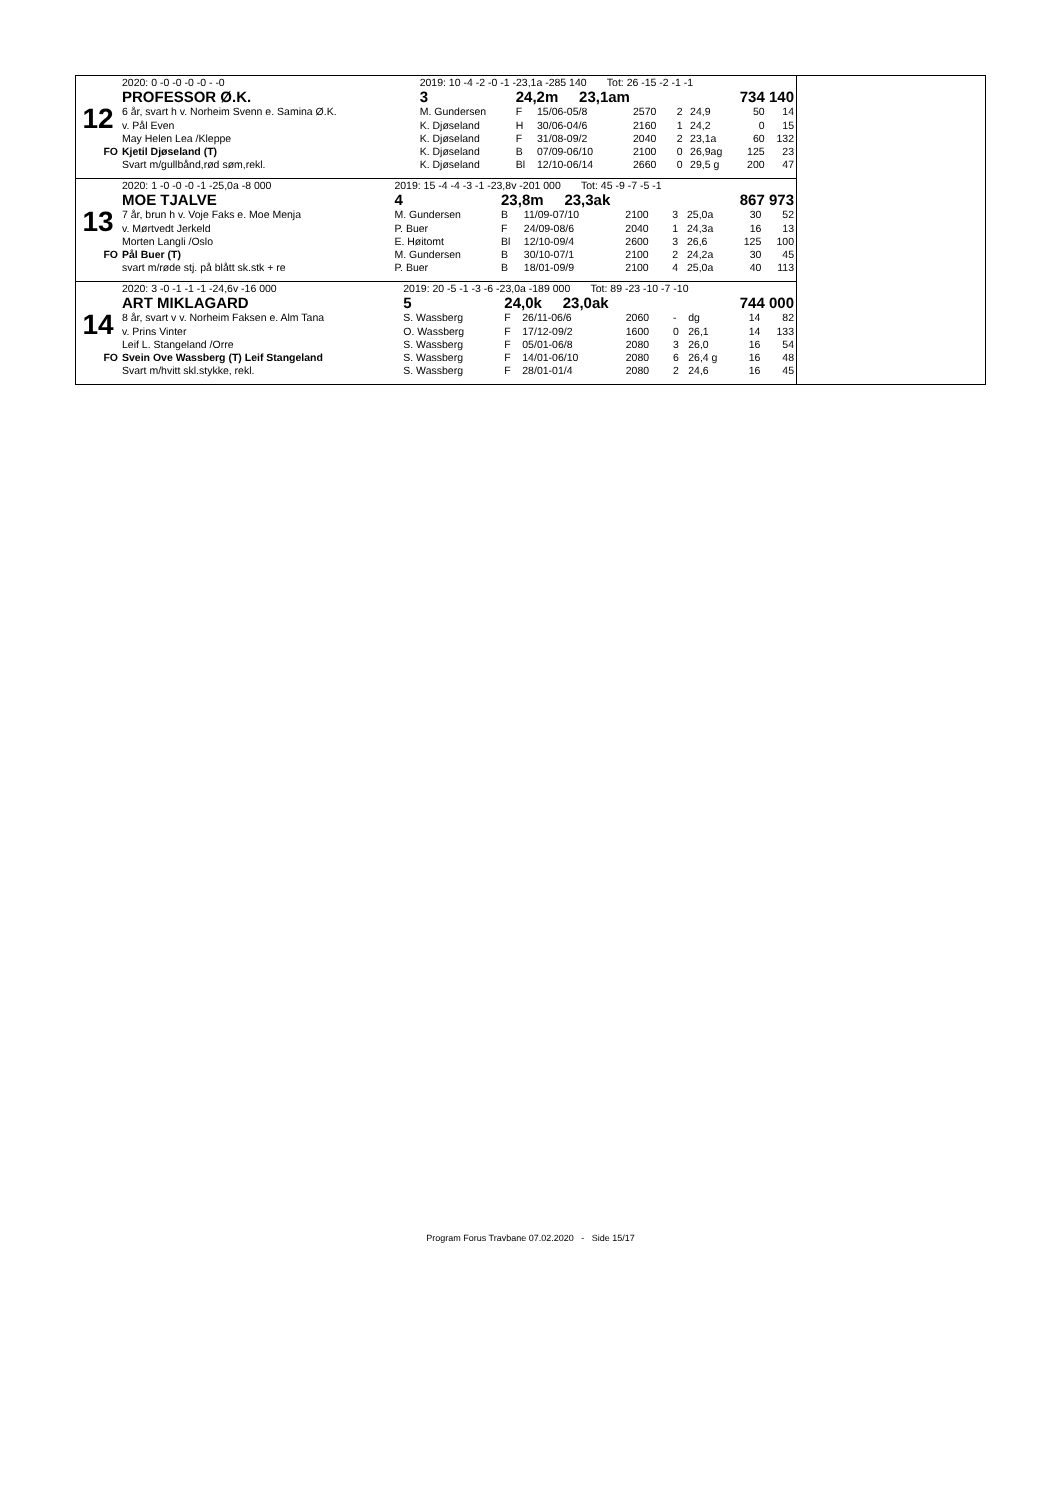| | 2020: 0 -0 -0 -0 -0 - -0 | 2019: 10 -4 -2 -0 -1 -23,1a -285 140 Tot: 26 -15 -2 -1 -1 | | | | | | | |
| | PROFESSOR Ø.K. | 3 | 24,2m 23,1am | | | 734 140 | | | |
| 12 | 6 år, svart h v. Norheim Svenn e. Samina Ø.K. | M. Gundersen | F | 15/06-05/8 | 2570 | 2 | 24,9 | 50 | 14 |
| | v. Pål Even | K. Djøseland | H | 30/06-04/6 | 2160 | 1 | 24,2 | 0 | 15 |
| | May Helen Lea /Kleppe | K. Djøseland | F | 31/08-09/2 | 2040 | 2 | 23,1a | 60 | 132 |
| FO | Kjetil Djøseland (T) | K. Djøseland | B | 07/09-06/10 | 2100 | 0 | 26,9ag | 125 | 23 |
| | Svart m/gullbånd,rød søm,rekl. | K. Djøseland | Bl | 12/10-06/14 | 2660 | 0 | 29,5 g | 200 | 47 |
| | 2020: 1 -0 -0 -0 -1 -25,0a -8 000 | 2019: 15 -4 -4 -3 -1 -23,8v -201 000 Tot: 45 -9 -7 -5 -1 | | | | | | | |
| | MOE TJALVE | 4 | 23,8m 23,3ak | | | 867 973 | | | |
| 13 | 7 år, brun h v. Voje Faks e. Moe Menja | M. Gundersen | B | 11/09-07/10 | 2100 | 3 | 25,0a | 30 | 52 |
| | v. Mørtvedt Jerkeld | P. Buer | F | 24/09-08/6 | 2040 | 1 | 24,3a | 16 | 13 |
| | Morten Langli /Oslo | E. Høitomt | Bl | 12/10-09/4 | 2600 | 3 | 26,6 | 125 | 100 |
| FO | Pål Buer (T) | M. Gundersen | B | 30/10-07/1 | 2100 | 2 | 24,2a | 30 | 45 |
| | svart m/røde stj. på blått sk.stk + re | P. Buer | B | 18/01-09/9 | 2100 | 4 | 25,0a | 40 | 113 |
| | 2020: 3 -0 -1 -1 -1 -24,6v -16 000 | 2019: 20 -5 -1 -3 -6 -23,0a -189 000 Tot: 89 -23 -10 -7 -10 | | | | | | | |
| | ART MIKLAGARD | 5 | 24,0k 23,0ak | | | 744 000 | | | |
| 14 | 8 år, svart v v. Norheim Faksen e. Alm Tana | S. Wassberg | F | 26/11-06/6 | 2060 | - | dg | 14 | 82 |
| | v. Prins Vinter | O. Wassberg | F | 17/12-09/2 | 1600 | 0 | 26,1 | 14 | 133 |
| | Leif L. Stangeland /Orre | S. Wassberg | F | 05/01-06/8 | 2080 | 3 | 26,0 | 16 | 54 |
| FO | Svein Ove Wassberg (T) Leif Stangeland | S. Wassberg | F | 14/01-06/10 | 2080 | 6 | 26,4 g | 16 | 48 |
| | Svart m/hvitt skl.stykke, rekl. | S. Wassberg | F | 28/01-01/4 | 2080 | 2 | 24,6 | 16 | 45 |
Program Forus Travbane 07.02.2020 - Side 15/17